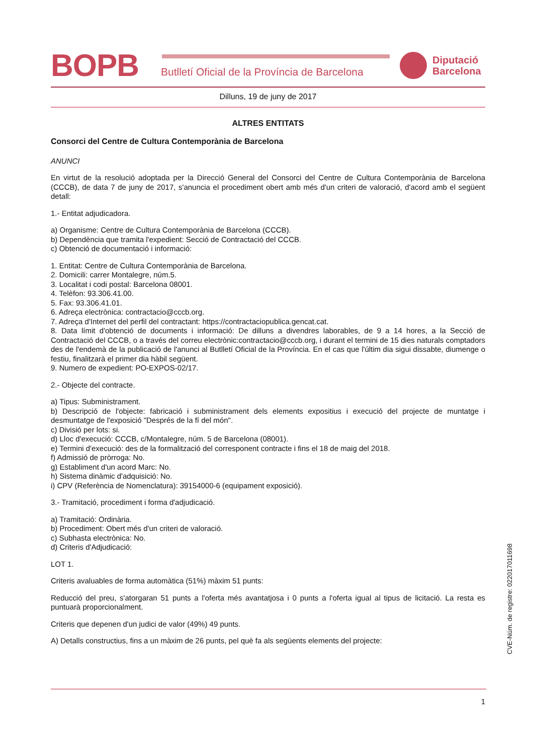BOPB
Butlletí Oficial de la Província de Barcelona
Diputació
Barcelona
Dilluns, 19 de juny de 2017
ALTRES ENTITATS
Consorci del Centre de Cultura Contemporània de Barcelona
ANUNCI
En virtut de la resolució adoptada per la Direcció General del Consorci del Centre de Cultura Contemporània de Barcelona (CCCB), de data 7 de juny de 2017, s'anuncia el procediment obert amb més d'un criteri de valoració, d'acord amb el següent detall:
1.- Entitat adjudicadora.
a) Organisme: Centre de Cultura Contemporània de Barcelona (CCCB).
b) Dependència que tramita l'expedient: Secció de Contractació del CCCB.
c) Obtenció de documentació i informació:
1. Entitat: Centre de Cultura Contemporània de Barcelona.
2. Domicili: carrer Montalegre, núm.5.
3. Localitat i codi postal: Barcelona 08001.
4. Telèfon: 93.306.41.00.
5. Fax: 93.306.41.01.
6. Adreça electrònica: contractacio@cccb.org.
7. Adreça d'Internet del perfil del contractant: https://contractaciopublica.gencat.cat.
8. Data límit d'obtenció de documents i informació: De dilluns a divendres laborables, de 9 a 14 hores, a la Secció de Contractació del CCCB, o a través del correu electrònic:contractacio@cccb.org, i durant el termini de 15 dies naturals comptadors des de l'endemà de la publicació de l'anunci al Butlletí Oficial de la Província. En el cas que l'últim dia sigui dissabte, diumenge o festiu, finalitzarà el primer dia hàbil següent.
9. Numero de expedient: PO-EXPOS-02/17.
2.- Objecte del contracte.
a) Tipus: Subministrament.
b) Descripció de l'objecte: fabricació i subministrament dels elements expositius i execució del projecte de muntatge i desmuntatge de l'exposició "Després de la fí del món".
c) Divisió per lots: si.
d) Lloc d'execució: CCCB, c/Montalegre, núm. 5 de Barcelona (08001).
e) Termini d'execució: des de la formalització del corresponent contracte i fins el 18 de maig del 2018.
f) Admissió de pròrroga: No.
g) Establiment d'un acord Marc: No.
h) Sistema dinàmic d'adquisició: No.
i) CPV (Referència de Nomenclatura): 39154000-6 (equipament exposició).
3.- Tramitació, procediment i forma d'adjudicació.
a) Tramitació: Ordinària.
b) Procediment: Obert més d'un criteri de valoració.
c) Subhasta electrònica: No.
d) Criteris d'Adjudicació:
LOT 1.
Criteris avaluables de forma automàtica (51%) màxim 51 punts:
Reducció del preu, s'atorgaran 51 punts a l'oferta més avantatjosa i 0 punts a l'oferta igual al tipus de licitació. La resta es puntuarà proporcionalment.
Criteris que depenen d'un judici de valor (49%) 49 punts.
A) Detalls constructius, fins a un màxim de 26 punts, pel què fa als següents elements del projecte:
CVE-Núm. de registre: 022017011698
1